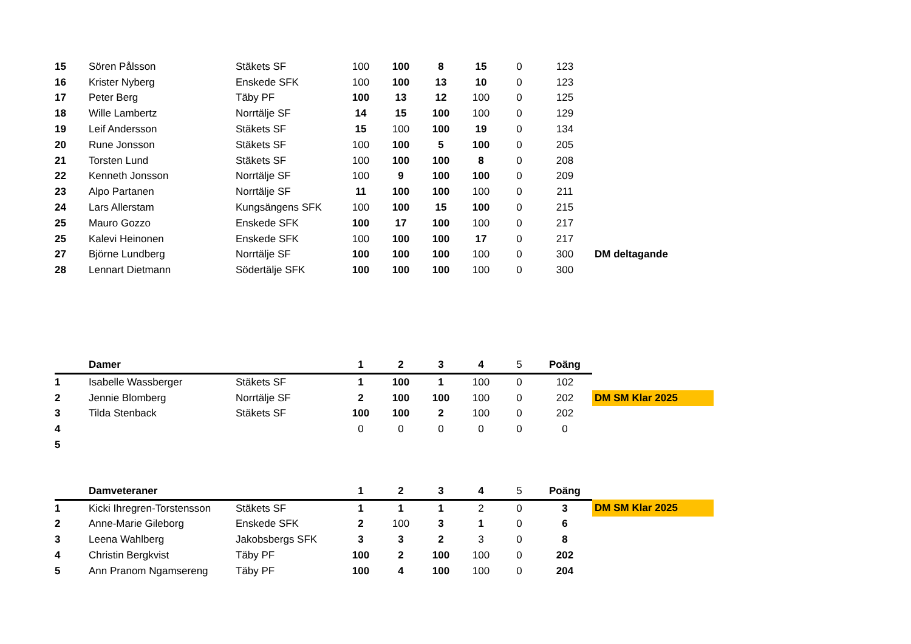| 15 | Sören Pålsson | Stäkets SF | 100 | 100 | 8 | 15 | 0 | 123 | |
| 16 | Krister Nyberg | Enskede SFK | 100 | 100 | 13 | 10 | 0 | 123 | |
| 17 | Peter Berg | Täby PF | 100 | 13 | 12 | 100 | 0 | 125 | |
| 18 | Wille Lambertz | Norrtälje SF | 14 | 15 | 100 | 100 | 0 | 129 | |
| 19 | Leif Andersson | Stäkets SF | 15 | 100 | 100 | 19 | 0 | 134 | |
| 20 | Rune Jonsson | Stäkets SF | 100 | 100 | 5 | 100 | 0 | 205 | |
| 21 | Torsten Lund | Stäkets SF | 100 | 100 | 100 | 8 | 0 | 208 | |
| 22 | Kenneth Jonsson | Norrtälje SF | 100 | 9 | 100 | 100 | 0 | 209 | |
| 23 | Alpo Partanen | Norrtälje SF | 11 | 100 | 100 | 100 | 0 | 211 | |
| 24 | Lars Allerstam | Kungsängens SFK | 100 | 100 | 15 | 100 | 0 | 215 | |
| 25 | Mauro Gozzo | Enskede SFK | 100 | 17 | 100 | 100 | 0 | 217 | |
| 25 | Kalevi Heinonen | Enskede SFK | 100 | 100 | 100 | 17 | 0 | 217 | |
| 27 | Björne Lundberg | Norrtälje SF | 100 | 100 | 100 | 100 | 0 | 300 | DM deltagande |
| 28 | Lennart Dietmann | Södertälje SFK | 100 | 100 | 100 | 100 | 0 | 300 | |
| | Damer | | 1 | 2 | 3 | 4 | 5 | Poäng | |
| 1 | Isabelle Wassberger | Stäkets SF | 1 | 100 | 1 | 100 | 0 | 102 | |
| 2 | Jennie Blomberg | Norrtälje SF | 2 | 100 | 100 | 100 | 0 | 202 | DM SM Klar 2025 |
| 3 | Tilda Stenback | Stäkets SF | 100 | 100 | 2 | 100 | 0 | 202 | |
| 4 | | | 0 | 0 | 0 | 0 | 0 | 0 | |
| 5 | | | | | | | | | |
| | Damveteraner | | 1 | 2 | 3 | 4 | 5 | Poäng | |
| 1 | Kicki Ihregren-Torstensson | Stäkets SF | 1 | 1 | 1 | 2 | 0 | 3 | DM SM Klar 2025 |
| 2 | Anne-Marie Gileborg | Enskede SFK | 2 | 100 | 3 | 1 | 0 | 6 | |
| 3 | Leena Wahlberg | Jakobsbergs SFK | 3 | 3 | 2 | 3 | 0 | 8 | |
| 4 | Christin Bergkvist | Täby PF | 100 | 2 | 100 | 100 | 0 | 202 | |
| 5 | Ann Pranom Ngamsereng | Täby PF | 100 | 4 | 100 | 100 | 0 | 204 | |